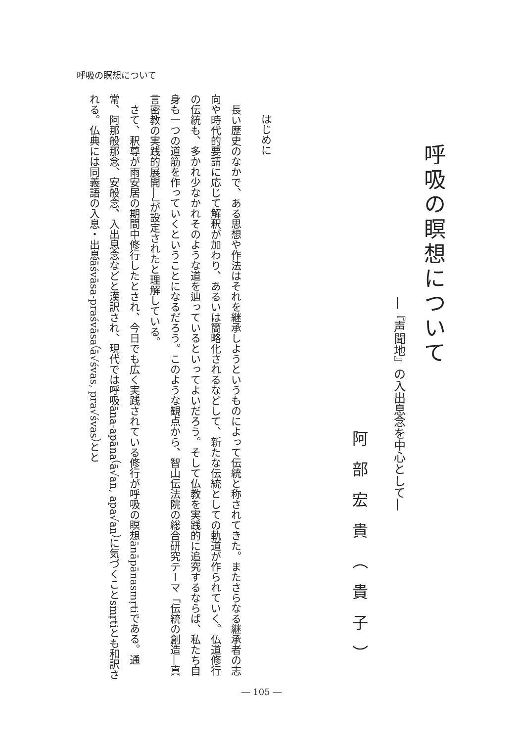呼吸の瞑想について
呼吸の瞑想について
―『声聞地』の入出息念を中心として―
阿部宏貴（貴子）
はじめに
長い歴史のなかで、ある思想や作法はそれを継承しようというものによって伝統と称されてきた。またさらなる継承者の志向や時代的要請に応じて解釈が加わり、あるいは簡略化されるなどして、新たな伝統としての軌道が作られていく。仏道修行の伝統も、多かれ少なかれそのような道を辿っているといってよいだろう。そして仏教を実践的に追究するならば、私たち自身も一つの道筋を作っていくということになるだろう。このような観点から、智山伝法院の総合研究テーマ「伝統の創造―真言密教の実践的展開―」が設定されたと理解している。
さて、釈尊が雨安居の期間中修行したとされ、今日でも広く実践されている修行が呼吸の瞑想ānāpānasmṛtiである。通常、阿那般那念、安般念、入出息念などと漢訳され、現代では呼吸āna-apāna（ā√an, apa√an）に気づくことsmṛtiとも和訳される。仏典には同義語の入息・出息āśvāsa-praśvāsa（ā√śvas, pra√śvas）とと
― 105 ―